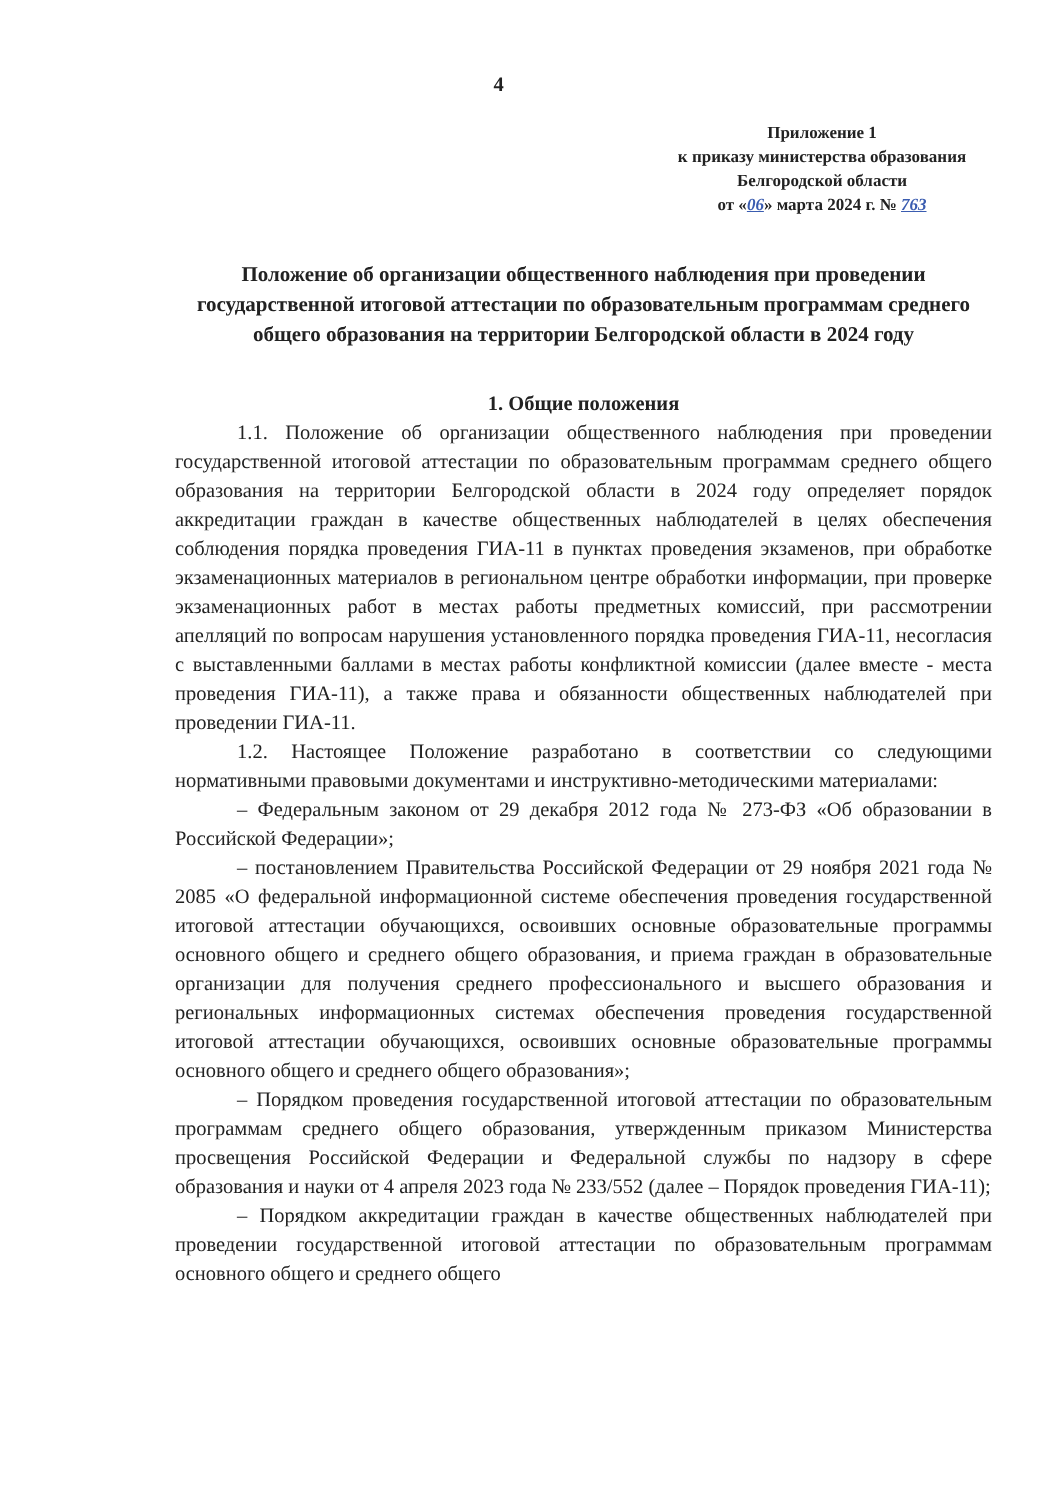4
Приложение 1
к приказу министерства образования
Белгородской области
от «06» марта 2024 г. № 763
Положение об организации общественного наблюдения при проведении государственной итоговой аттестации по образовательным программам среднего общего образования на территории Белгородской области в 2024 году
1. Общие положения
1.1. Положение об организации общественного наблюдения при проведении государственной итоговой аттестации по образовательным программам среднего общего образования на территории Белгородской области в 2024 году определяет порядок аккредитации граждан в качестве общественных наблюдателей в целях обеспечения соблюдения порядка проведения ГИА-11 в пунктах проведения экзаменов, при обработке экзаменационных материалов в региональном центре обработки информации, при проверке экзаменационных работ в местах работы предметных комиссий, при рассмотрении апелляций по вопросам нарушения установленного порядка проведения ГИА-11, несогласия с выставленными баллами в местах работы конфликтной комиссии (далее вместе - места проведения ГИА-11), а также права и обязанности общественных наблюдателей при проведении ГИА-11.
1.2. Настоящее Положение разработано в соответствии со следующими нормативными правовыми документами и инструктивно-методическими материалами:
– Федеральным законом от 29 декабря 2012 года № 273-ФЗ «Об образовании в Российской Федерации»;
– постановлением Правительства Российской Федерации от 29 ноября 2021 года № 2085 «О федеральной информационной системе обеспечения проведения государственной итоговой аттестации обучающихся, освоивших основные образовательные программы основного общего и среднего общего образования, и приема граждан в образовательные организации для получения среднего профессионального и высшего образования и региональных информационных системах обеспечения проведения государственной итоговой аттестации обучающихся, освоивших основные образовательные программы основного общего и среднего общего образования»;
– Порядком проведения государственной итоговой аттестации по образовательным программам среднего общего образования, утвержденным приказом Министерства просвещения Российской Федерации и Федеральной службы по надзору в сфере образования и науки от 4 апреля 2023 года № 233/552 (далее – Порядок проведения ГИА-11);
– Порядком аккредитации граждан в качестве общественных наблюдателей при проведении государственной итоговой аттестации по образовательным программам основного общего и среднего общего